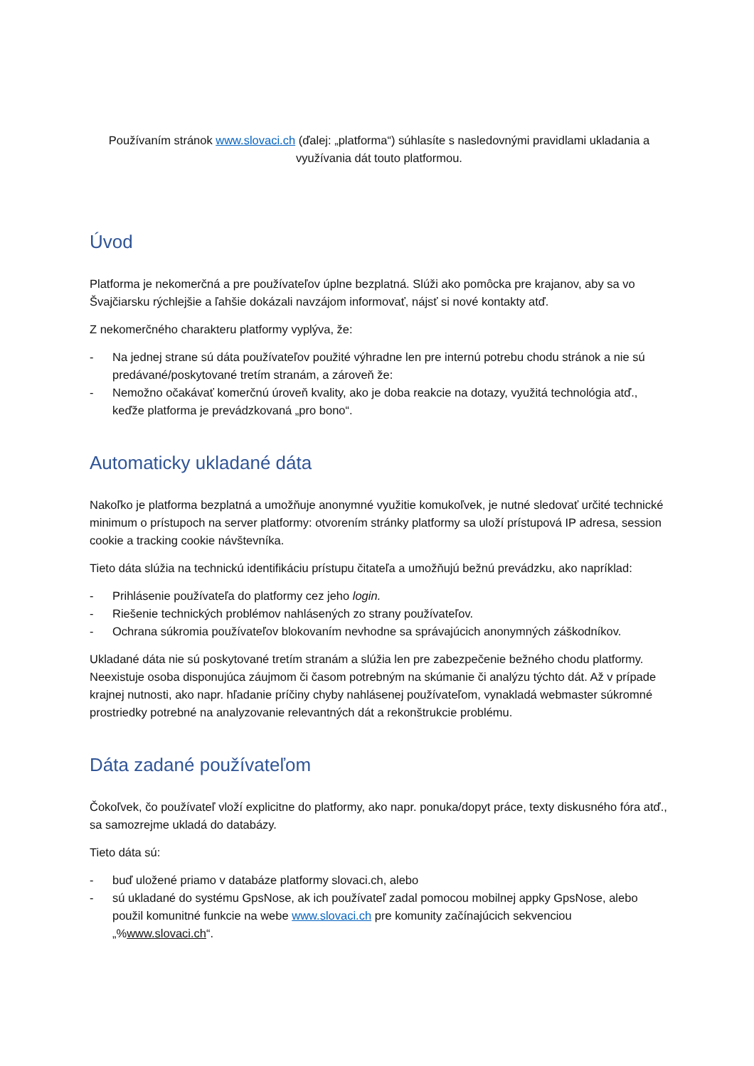Používaním stránok www.slovaci.ch (ďalej: „platforma“) súhlasíte s nasledovnými pravidlami ukladania a využívania dát touto platformou.
Úvod
Platforma je nekomerčná a pre používateľov úplne bezplatná. Slúži ako pomôcka pre krajanov, aby sa vo Švajčiarsku rýchlejšie a ľahšie dokázali navzájom informovať, nájsť si nové kontakty atď.
Z nekomerčného charakteru platformy vyplýva, že:
- Na jednej strane sú dáta používateľov použité výhradne len pre internú potrebu chodu stránok a nie sú predávané/poskytované tretím stranám, a zároveň že:
- Nemožno očakávať komerčnú úroveň kvality, ako je doba reakcie na dotazy, využitá technológia atď., keďže platforma je prevádzkovaná „pro bono“.
Automaticky ukladané dáta
Nakoľko je platforma bezplatná a umožňuje anonymné využitie komukoľvek, je nutné sledovať určité technické minimum o prístupoch na server platformy: otvorením stránky platformy sa uloží prístupová IP adresa, session cookie a tracking cookie návštevníka.
Tieto dáta slúžia na technickú identifikáciu prístupu čitateľa a umožňujú bežnú prevádzku, ako napríklad:
- Prihlásenie používateľa do platformy cez jeho login.
- Riešenie technických problémov nahlásených zo strany používateľov.
- Ochrana súkromia používateľov blokovaním nevhodne sa správajúcich anonymných záškodníkov.
Ukladané dáta nie sú poskytované tretím stranám a slúžia len pre zabezpečenie bežného chodu platformy. Neexistuje osoba disponujúca záujmom či časom potrebným na skúmanie či analýzu týchto dát. Až v prípade krajnej nutnosti, ako napr. hľadanie príčiny chyby nahlásenej používateľom, vynakladá webmaster súkromné prostriedky potrebné na analyzovanie relevantných dát a rekonštrukcie problému.
Dáta zadané používateľom
Čokoľvek, čo používateľ vloží explicitne do platformy, ako napr. ponuka/dopyt práce, texty diskusného fóra atď., sa samozrejme ukladá do databázy.
Tieto dáta sú:
- buď uložené priamo v databáze platformy slovaci.ch, alebo
- sú ukladané do systému GpsNose, ak ich používateľ zadal pomocou mobilnej appky GpsNose, alebo použil komunitné funkcie na webe www.slovaci.ch pre komunity začínajúcich sekvenciou „%www.slovaci.ch“.